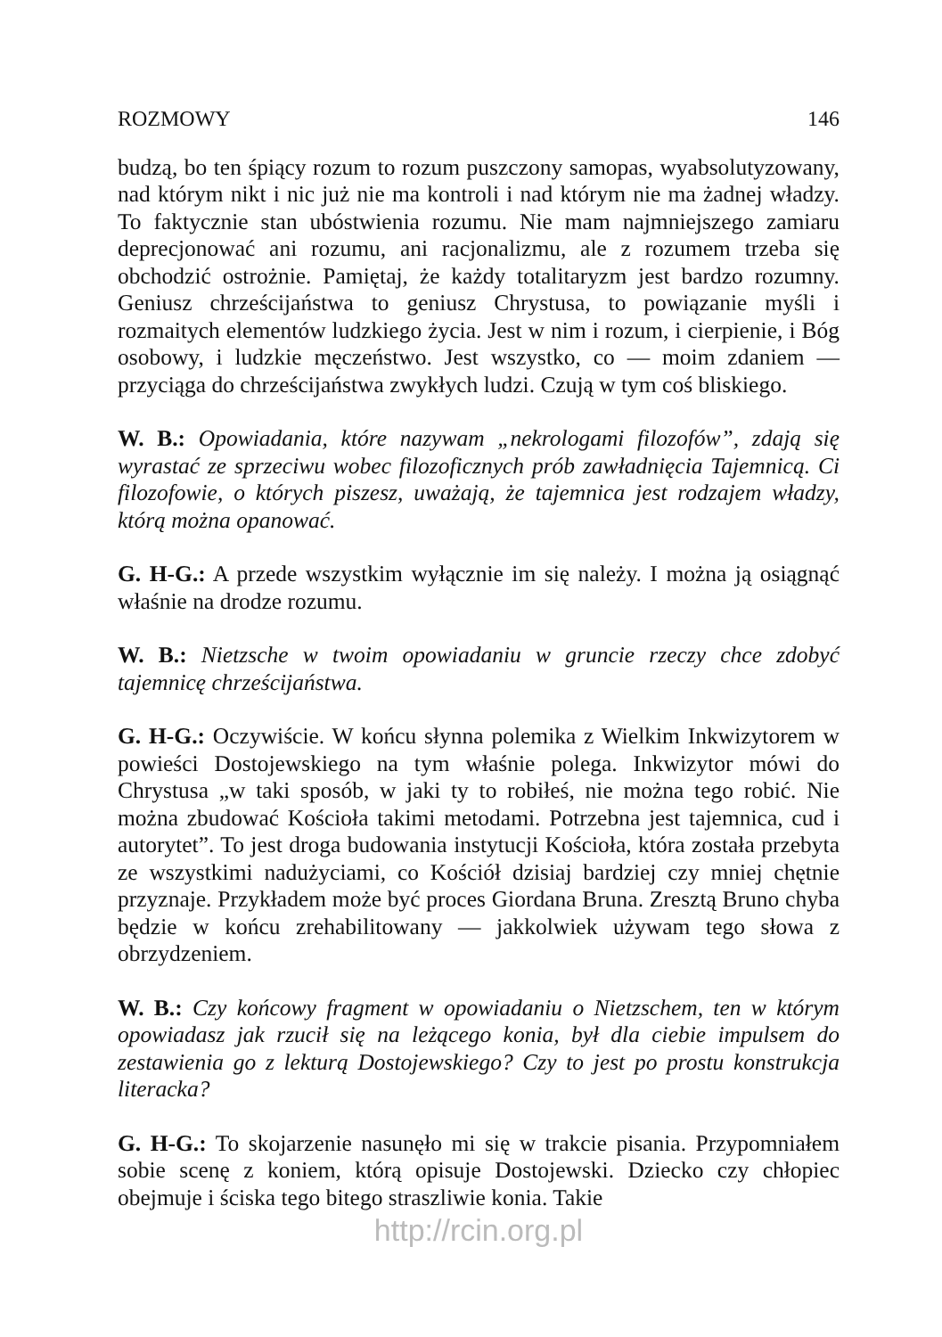ROZMOWY 146
budzą, bo ten śpiący rozum to rozum puszczony samopas, wyabsolutyzowany, nad którym nikt i nic już nie ma kontroli i nad którym nie ma żadnej władzy. To faktycznie stan ubóstwienia rozumu. Nie mam najmniejszego zamiaru deprecjonować ani rozumu, ani racjonalizmu, ale z rozumem trzeba się obchodzić ostrożnie. Pamiętaj, że każdy totalitaryzm jest bardzo rozumny. Geniusz chrześcijaństwa to geniusz Chrystusa, to powiązanie myśli i rozmaitych elementów ludzkiego życia. Jest w nim i rozum, i cierpienie, i Bóg osobowy, i ludzkie męczeństwo. Jest wszystko, co — moim zdaniem — przyciąga do chrześcijaństwa zwykłych ludzi. Czują w tym coś bliskiego.
W. B.: Opowiadania, które nazywam „nekrologami filozofów”, zdają się wyrastać ze sprzeciwu wobec filozoficznych prób zawładnięcia Tajemnicą. Ci filozofowie, o których piszesz, uważają, że tajemnica jest rodzajem władzy, którą można opanować.
G. H-G.: A przede wszystkim wyłącznie im się należy. I można ją osiągnąć właśnie na drodze rozumu.
W. B.: Nietzsche w twoim opowiadaniu w gruncie rzeczy chce zdobyć tajemnicę chrześcijaństwa.
G. H-G.: Oczywiście. W końcu słynna polemika z Wielkim Inkwizytorem w powieści Dostojewskiego na tym właśnie polega. Inkwizytor mówi do Chrystusa „w taki sposób, w jaki ty to robiłeś, nie można tego robić. Nie można zbudować Kościoła takimi metodami. Potrzebna jest tajemnica, cud i autorytet”. To jest droga budowania instytucji Kościoła, która została przebyta ze wszystkimi nadużyciami, co Kościół dzisiaj bardziej czy mniej chętnie przyznaje. Przykładem może być proces Giordana Bruna. Zresztą Bruno chyba będzie w końcu zrehabilitowany — jakkolwiek używam tego słowa z obrzydzeniem.
W. B.: Czy końcowy fragment w opowiadaniu o Nietzschem, ten w którym opowiadasz jak rzucił się na leżącego konia, był dla ciebie impulsem do zestawienia go z lekturą Dostojewskiego? Czy to jest po prostu konstrukcja literacka?
G. H-G.: To skojarzenie nasunęło mi się w trakcie pisania. Przypomniałem sobie scenę z koniem, którą opisuje Dostojewski. Dziecko czy chłopiec obejmuje i ściska tego bitego straszliwie konia. Takie
http://rcin.org.pl